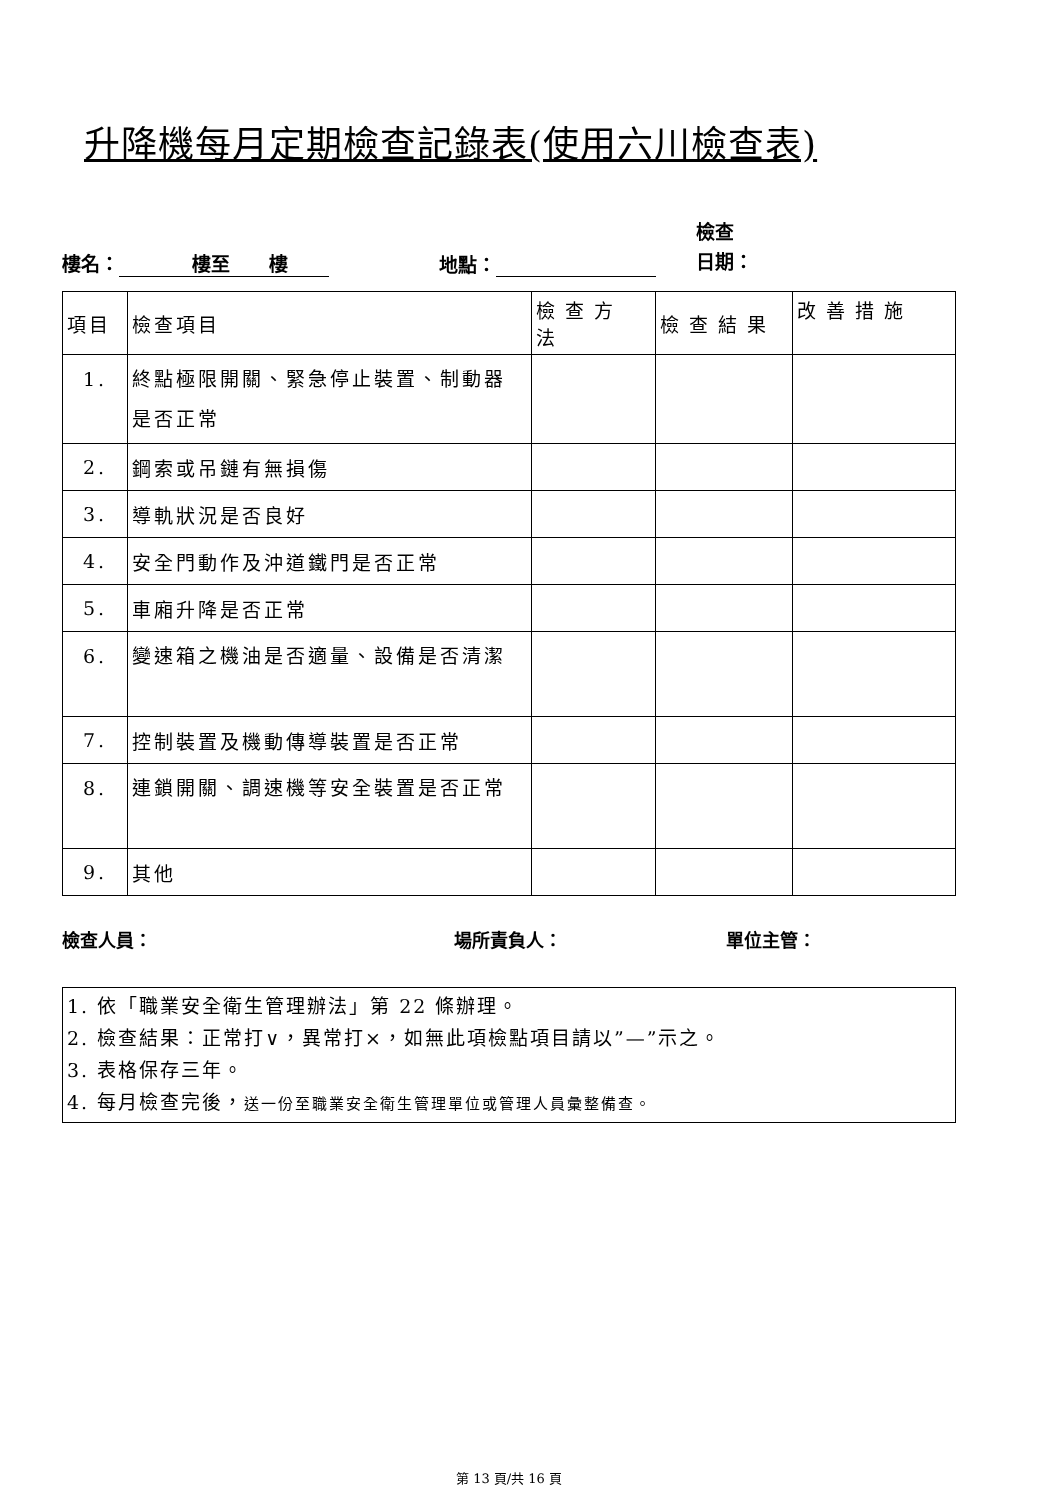升降機每月定期檢查記錄表(使用六川檢查表)
樓名： 樓至 樓 地點： 檢查
日期：
| 項目 | 檢查項目 | 檢查方法 | 檢查結果 | 改善措施 |
| --- | --- | --- | --- | --- |
| 1. | 終點極限開關、緊急停止裝置、制動器是否正常 | | | |
| 2. | 鋼索或吊鏈有無損傷 | | | |
| 3. | 導軌狀況是否良好 | | | |
| 4. | 安全門動作及沖道鐵門是否正常 | | | |
| 5. | 車廂升降是否正常 | | | |
| 6. | 變速箱之機油是否適量、設備是否清潔 | | | |
| 7. | 控制裝置及機動傳導裝置是否正常 | | | |
| 8. | 連鎖開關、調速機等安全裝置是否正常 | | | |
| 9. | 其他 | | | |
檢查人員： 場所責負人： 單位主管：
1. 依「職業安全衛生管理辦法」第 22 條辦理。
2. 檢查結果：正常打∨，異常打×，如無此項檢點項目請以”—”示之。
3. 表格保存三年。
4. 每月檢查完後，送一份至職業安全衛生管理單位或管理人員彙整備查。
第 13 頁/共 16 頁